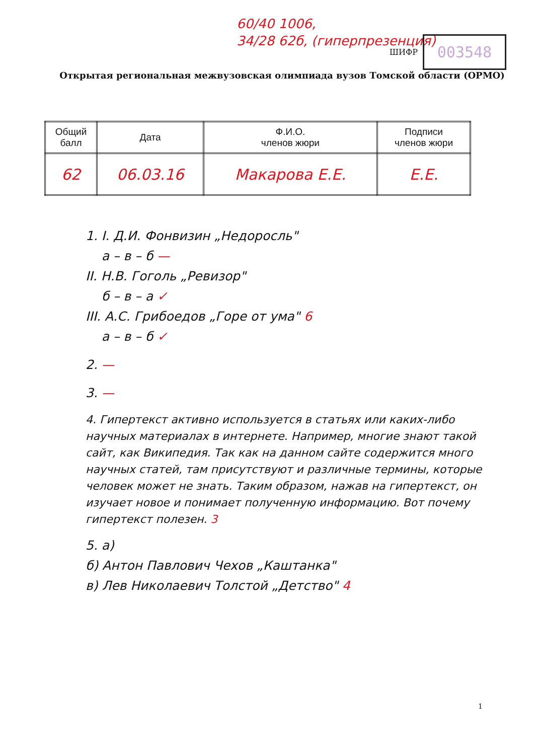60/40 1006,
34/28 62б, (гиперпрезенция)
ШИФР
003548
Открытая региональная межвузовская олимпиада вузов Томской области (ОРМО)
| Общий балл | Дата | Ф.И.О. членов жюри | Подписи членов жюри |
| --- | --- | --- | --- |
| 62 | 06.03.16 | Макарова Е.Е. | Е.Е. |
1. I. Д.И. Фонвизин „Недоросль"
а – в – б —
II. Н.В. Гоголь „Ревизор"
б – в – а ✓
III. А.С. Грибоедов „Горе от ума" 6
а – в – б ✓
2. —
3. —
4. Гипертекст активно используется в статьях или каких-либо научных материалах в интернете. Например, многие знают такой сайт, как Википедия. Так как на данном сайте содержится много научных статей, там присутствуют и различные термины, которые человек может не знать. Таким образом, нажав на гипертекст, он изучает новое и понимает полученную информацию. Вот почему гипертекст полезен. 3
5. а)
б) Антон Павлович Чехов „Каштанка"
в) Лев Николаевич Толстой „Детство" 4
1